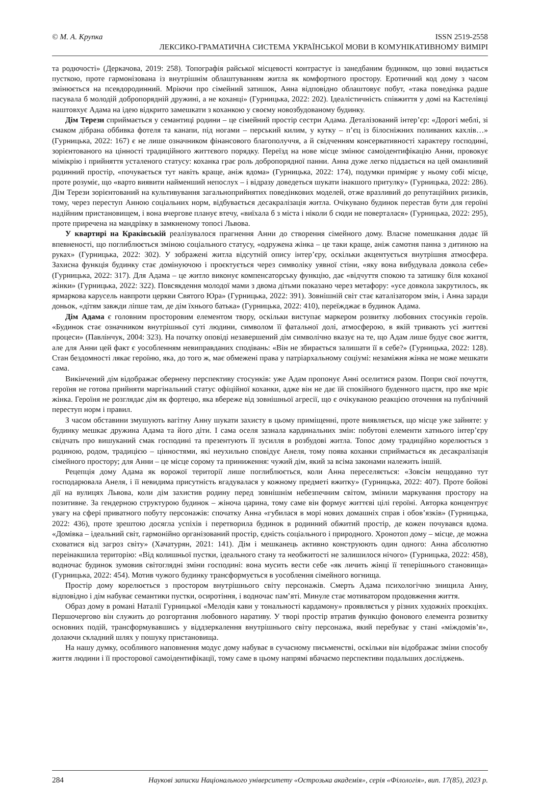© М. А. Крупка ISSN 2519-2558
ЛЕКСИКО-ГРАМАТИЧНА СИСТЕМА УКРАЇНСЬКОЇ МОВИ В КОМУНІКАТИВНОМУ ВИМІРІ
та родючості» (Деркачова, 2019: 258). Топографія райської місцевості контрастує із занедбаним будинком, що зовні видається пусткою, проте гармонізована із внутрішнім облаштуванням житла як комфортного простору. Еротичний код дому з часом змінюється на псевдородинний. Мріючи про сімейний затишок, Анна відповідно облаштовує побут, «така поведінка радше пасувала б молодій добропорядній дружині, а не коханці» (Гурницька, 2022: 202). Ідеалістичність співжиття у домі на Кастелівці наштовхує Адама на ідею відкрито замешкати з коханкою у своєму новозбудованому будинку.
Дім Терези сприймається у семантиці родини – це сімейний простір сестри Адама. Деталізований інтер’єр: «Дорогі меблі, зі смаком дібрана оббивка фотеля та канапи, під ногами – перський килим, у кутку – п’єц із білосніжних поливаних кахлів…» (Гурницька, 2022: 167) є не лише означником фінансового благополуччя, а й свідченням консервативності характеру господині, зорієнтованого на цінності традиційного життєвого порядку. Переїзд на нове місце змінює самоідентифікацію Анни, провокує мімікрію і прийняття усталеного статусу: коханка грає роль добропорядної панни. Анна дуже легко піддається на цей оманливий родинний простір, «почувається тут навіть краще, аніж вдома» (Гурницька, 2022: 174), подумки приміряє у ньому собі місце, проте розуміє, що «варто виявити найменший непослух – і відразу доведеться шукати інакшого притулку» (Гурницька, 2022: 286). Дім Терези зорієнтований на культивування загальноприйнятих поведінкових моделей, отже вразливий до репутаційних ризиків, тому, через переступ Анною соціальних норм, відбувається десакралізація житла. Очікувано будинок перестав бути для героїні надійним пристановищем, і вона вчергове планує втечу, «виїхала б з міста і ніколи б сюди не поверталася» (Гурницька, 2022: 295), проте приречена на мандрівку в замкненому топосі Львова.
У квартирі на Краківській реалізувалося прагнення Анни до створення сімейного дому. Власне помешкання додає їй впевненості, що поглиблюється зміною соціального статусу, «одружена жінка – це таки краще, аніж самотня панна з дитиною на руках» (Гурницька, 2022: 302). У зображені житла відсутній опису інтер’єру, оскільки акцентується внутрішня атмосфера. Захисна функція будинку стає домінуючою і проєктується через символіку уявної стіни, «яку вона вибудувала довкола себе» (Гурницька, 2022: 317). Для Адама – це житло виконує компенсаторську функцію, дає «відчуття спокою та затишку біля коханої жінки» (Гурницька, 2022: 322). Повсякдення молодої мами з двома дітьми показано через метафору: «усе довкола закрутилось, як ярмаркова карусель навпроти церкви Святого Юра» (Гурницька, 2022: 391). Зовнішній світ стає каталізатором змін, і Анна заради доньок, «дітям завжди ліпше там, де дім їхнього батька» (Гурницька, 2022: 410), переїжджає в будинок Адама.
Дім Адама є головним просторовим елементом твору, оскільки виступає маркером розвитку любовних стосунків героїв. «Будинок стає означником внутрішньої суті людини, символом її фатальної долі, атмосферою, в якій тривають усі життєві процеси» (Павлінчук, 2004: 323). На початку оповіді незавершений дім символічно вказує на те, що Адам лише будує своє життя, але для Анни цей факт є уособленням невиправданих сподівань: «Він не збирається залишати її в себе?» (Гурницька, 2022: 128). Стан бездомності лякає героїню, яка, до того ж, має обмежені права у патріархальному соціумі: незаміжня жінка не може мешкати сама.
Викінчений дім відображає обернену перспективу стосунків: уже Адам пропонує Анні оселитися разом. Попри свої почуття, героїня не готова прийняти маргінальний статус офіційної коханки, адже він не дає їй спокійного буденного щастя, про яке мріє жінка. Героїня не розглядає дім як фортецю, яка вбереже від зовнішньої агресії, що є очікуваною реакцією оточення на публічний переступ норм і правил.
З часом обставини змушують вагітну Анну шукати захисту в цьому приміщенні, проте виявляється, що місце уже зайняте: у будинку мешкає дружина Адама та його діти. І сама оселя зазнала кардинальних змін: побутові елементи хатнього інтер’єру свідчать про вишуканий смак господині та презентують її зусилля в розбудові житла. Топос дому традиційно корелюється з родиною, родом, традицією – цінностями, які неухильно сповідує Анеля, тому поява коханки сприймається як десакралізація сімейного простору; для Анни – це місце сорому та приниження: чужий дім, який за всіма законами належить іншій.
Рецепція дому Адама як ворожої території лише поглиблюється, коли Анна переселяється: «Зовсім нещодавно тут господарювала Анеля, і її невидима присутність вгадувалася у кожному предметі вжитку» (Гурницька, 2022: 407). Проте бойові дії на вулицях Львова, коли дім захистив родину перед зовнішнім небезпечним світом, змінили маркування простору на позитивне. За гендерною структурою будинок – жіноча царина, тому саме він формує життєві цілі героїні. Авторка концентрує увагу на сфері приватного побуту персонажів: спочатку Анна «губилася в морі нових домашніх справ і обов’язків» (Гурницька, 2022: 436), проте зрештою досягла успіхів і перетворила будинок в родинний обжитий простір, де кожен почувався вдома. «Домівка – ідеальний світ, гармонійно організований простір, єдність соціального і природного. Хронотоп дому – місце, де можна сховатися від загроз світу» (Хачатурян, 2021: 141). Дім і мешканець активно конструюють один одного: Анна абсолютно переінакшила територію: «Від колишньої пустки, ідеального стану та необжитості не залишилося нічого» (Гурницька, 2022: 458), водночас будинок зумовив світоглядні зміни господині: вона мусить вести себе «як личить жінці її теперішнього становища» (Гурницька, 2022: 454). Мотив чужого будинку трансформується в уособлення сімейного вогнища.
Простір дому корелюється з простором внутрішнього світу персонажів. Смерть Адама психологічно знищила Анну, відповідно і дім набуває семантики пустки, осиротіння, і водночас пам’яті. Минуле стає мотиватором продовження життя.
Образ дому в романі Наталії Гурницької «Мелодія кави у тональності кардамону» проявляється у різних художніх проєкціях. Першочергово він служить до розгортання любовного наративу. У творі простір втратив функцію фонового елемента розвитку основних подій, трансформувавшись у віддзеркалення внутрішнього світу персонажа, який перебуває у стані «міждомів’я», долаючи складний шлях у пошуку пристановища.
На нашу думку, особливого наповнення модус дому набуває в сучасному письменстві, оскільки він відображає зміни способу життя людини і її просторової самоідентифікації, тому саме в цьому напрямі вбачаємо перспективи подальших досліджень.
284 Наукові записки Національного університету «Острозька академія», серія «Філологія», вип. 17(85), 2023 р.